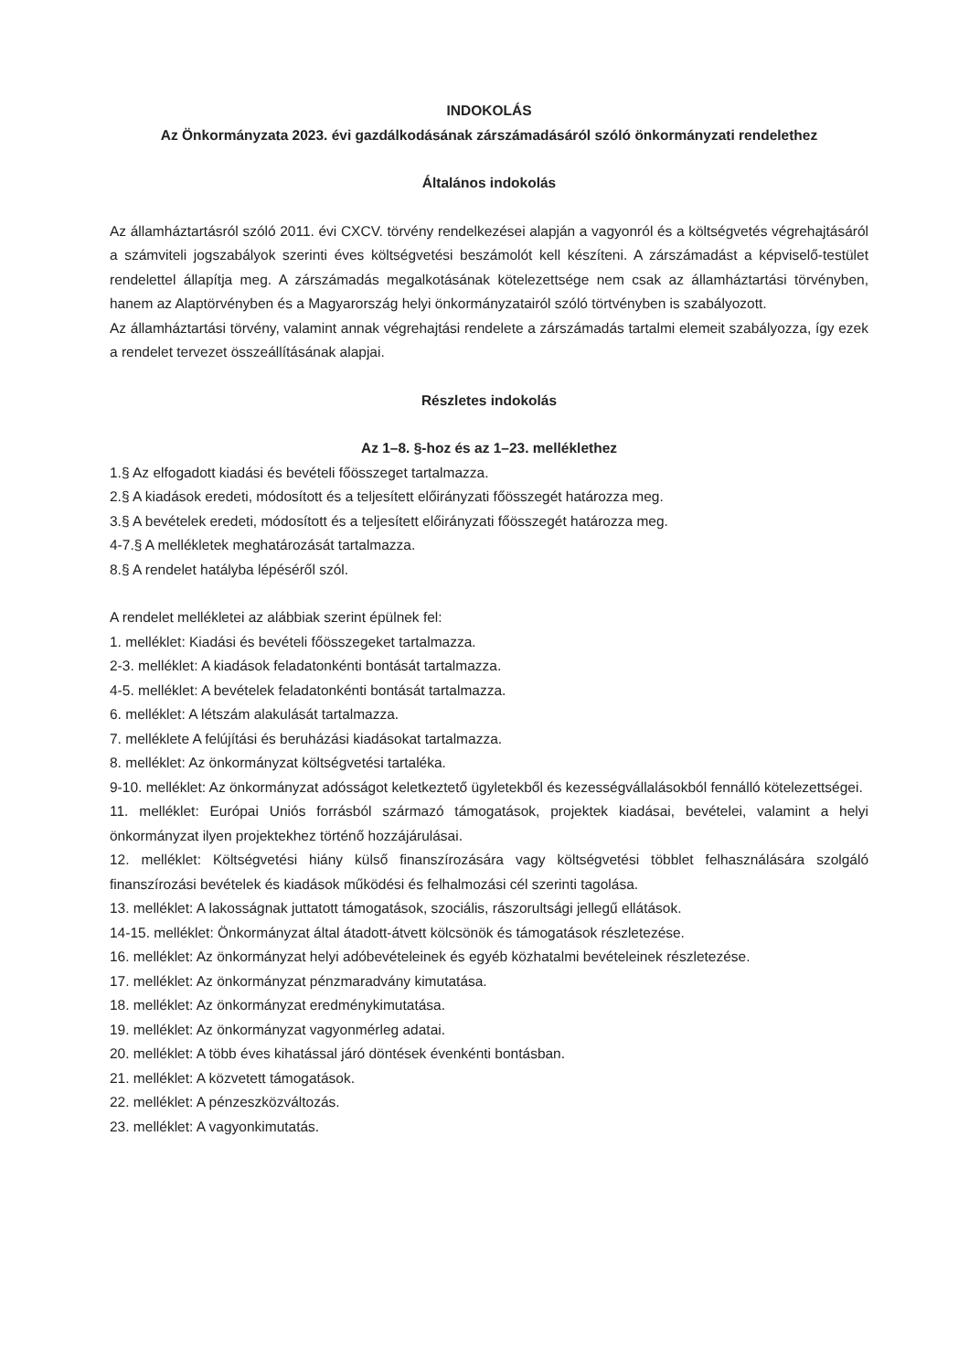INDOKOLÁS
Az Önkormányzata 2023. évi gazdálkodásának zárszámadásáról szóló önkormányzati rendelethez
Általános indokolás
Az államháztartásról szóló 2011. évi CXCV. törvény rendelkezései alapján a vagyonról és a költségvetés végrehajtásáról a számviteli jogszabályok szerinti éves költségvetési beszámolót kell készíteni. A zárszámadást a képviselő-testület rendelettel állapítja meg. A zárszámadás megalkotásának kötelezettsége nem csak az államháztartási törvényben, hanem az Alaptörvényben és a Magyarország helyi önkormányzatairól szóló törtvényben is szabályozott.
Az államháztartási törvény, valamint annak végrehajtási rendelete a zárszámadás tartalmi elemeit szabályozza, így ezek a rendelet tervezet összeállításának alapjai.
Részletes indokolás
Az 1–8. §-hoz és az 1–23. melléklethez
1.§ Az elfogadott kiadási és bevételi főösszeget tartalmazza.
2.§ A kiadások eredeti, módosított és a teljesített előirányzati főösszegét határozza meg.
3.§ A bevételek eredeti, módosított és a teljesített előirányzati főösszegét határozza meg.
4-7.§ A mellékletek meghatározását tartalmazza.
8.§ A rendelet hatályba lépéséről szól.
A rendelet mellékletei az alábbiak szerint épülnek fel:
1. melléklet: Kiadási és bevételi főösszegeket tartalmazza.
2-3. melléklet: A kiadások feladatonkénti bontását tartalmazza.
4-5. melléklet: A bevételek feladatonkénti bontását tartalmazza.
6. melléklet: A létszám alakulását tartalmazza.
7. melléklete A felújítási és beruházási kiadásokat tartalmazza.
8. melléklet: Az önkormányzat költségvetési tartaléka.
9-10. melléklet: Az önkormányzat adósságot keletkeztető ügyletekből és kezességvállalásokból fennálló kötelezettségei.
11. melléklet: Európai Uniós forrásból származó támogatások, projektek kiadásai, bevételei, valamint a helyi önkormányzat ilyen projektekhez történő hozzájárulásai.
12. melléklet: Költségvetési hiány külső finanszírozására vagy költségvetési többlet felhasználására szolgáló finanszírozási bevételek és kiadások működési és felhalmozási cél szerinti tagolása.
13. melléklet: A lakosságnak juttatott támogatások, szociális, rászorultsági jellegű ellátások.
14-15. melléklet: Önkormányzat által átadott-átvett kölcsönök és támogatások részletezése.
16. melléklet: Az önkormányzat helyi adóbevételeinek és egyéb közhatalmi bevételeinek részletezése.
17. melléklet: Az önkormányzat pénzmaradvány kimutatása.
18. melléklet: Az önkormányzat eredménykimutatása.
19. melléklet: Az önkormányzat vagyonmérleg adatai.
20. melléklet: A több éves kihatással járó döntések évenkénti bontásban.
21. melléklet: A közvetett támogatások.
22. melléklet: A pénzeszközváltozás.
23. melléklet: A vagyonkimutatás.